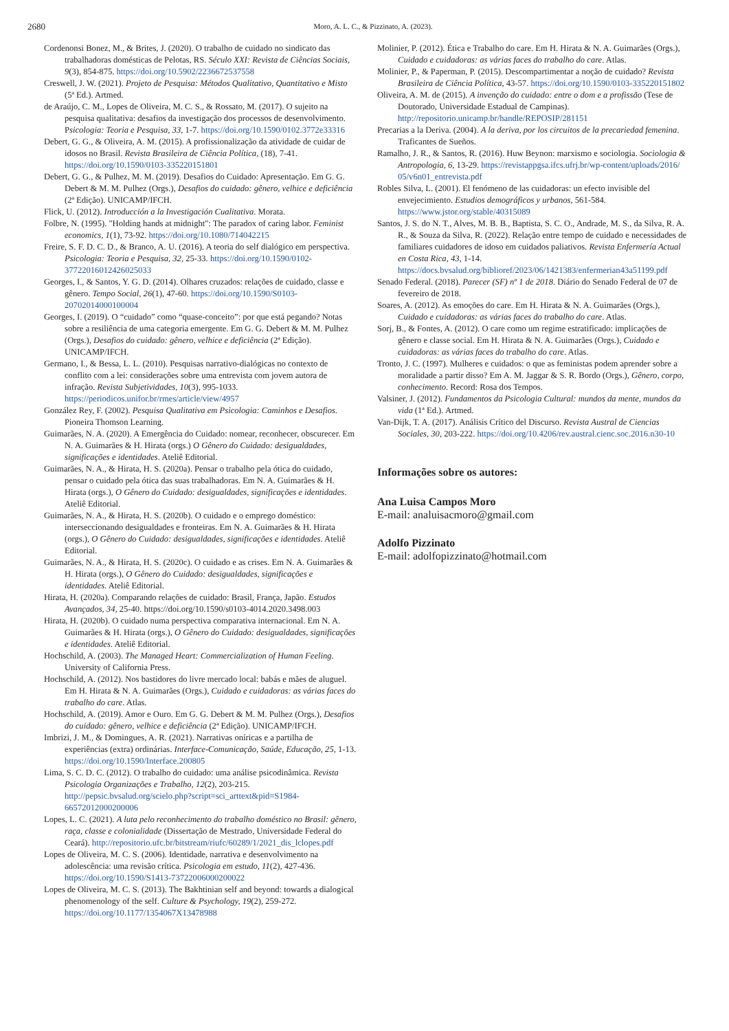2680
Moro, A. L. C., & Pizzinato, A. (2023).
Cordenonsi Bonez, M., & Brites, J. (2020). O trabalho de cuidado no sindicato das trabalhadoras domésticas de Pelotas, RS. Século XXI: Revista de Ciências Sociais, 9(3), 854-875. https://doi.org/10.5902/2236672537558
Creswell, J. W. (2021). Projeto de Pesquisa: Métodos Qualitativo, Quantitativo e Misto (5ª Ed.). Artmed.
de Araújo, C. M., Lopes de Oliveira, M. C. S., & Rossato, M. (2017). O sujeito na pesquisa qualitativa: desafios da investigação dos processos de desenvolvimento. Psicologia: Teoria e Pesquisa, 33, 1-7. https://doi.org/10.1590/0102.3772e33316
Debert, G. G., & Oliveira, A. M. (2015). A profissionalização da atividade de cuidar de idosos no Brasil. Revista Brasileira de Ciência Política, (18), 7-41. https://doi.org/10.1590/0103-335220151801
Debert, G. G., & Pulhez, M. M. (2019). Desafios do Cuidado: Apresentação. Em G. G. Debert & M. M. Pulhez (Orgs.), Desafios do cuidado: gênero, velhice e deficiência (2ª Edição). UNICAMP/IFCH.
Flick, U. (2012). Introducción a la Investigación Cualitativa. Morata.
Folbre, N. (1995). "Holding hands at midnight": The paradox of caring labor. Feminist economics, 1(1), 73-92. https://doi.org/10.1080/714042215
Freire, S. F. D. C. D., & Branco, A. U. (2016). A teoria do self dialógico em perspectiva. Psicologia: Teoria e Pesquisa, 32, 25-33. https://doi.org/10.1590/0102-37722016012426025033
Georges, I., & Santos, Y. G. D. (2014). Olhares cruzados: relações de cuidado, classe e gênero. Tempo Social, 26(1), 47-60. https://doi.org/10.1590/S0103-20702014000100004
Georges, I. (2019). O “cuidado” como “quase-conceito”: por que está pegando? Notas sobre a resiliência de uma categoria emergente. Em G. G. Debert & M. M. Pulhez (Orgs.), Desafios do cuidado: gênero, velhice e deficiência (2ª Edição). UNICAMP/IFCH.
Germano, I., & Bessa, L. L. (2010). Pesquisas narrativo-dialógicas no contexto de conflito com a lei: considerações sobre uma entrevista com jovem autora de infração. Revista Subjetividades, 10(3), 995-1033. https://periodicos.unifor.br/rmes/article/view/4957
González Rey, F. (2002). Pesquisa Qualitativa em Psicologia: Caminhos e Desafios. Pioneira Thomson Learning.
Guimarães, N. A. (2020). A Emergência do Cuidado: nomear, reconhecer, obscurecer. Em N. A. Guimarães & H. Hirata (orgs.) O Gênero do Cuidado: desigualdades, significações e identidades. Ateliê Editorial.
Guimarães, N. A., & Hirata, H. S. (2020a). Pensar o trabalho pela ótica do cuidado, pensar o cuidado pela ótica das suas trabalhadoras. Em N. A. Guimarães & H. Hirata (orgs.), O Gênero do Cuidado: desigualdades, significações e identidades. Ateliê Editorial.
Guimarães, N. A., & Hirata, H. S. (2020b). O cuidado e o emprego doméstico: interseccionando desigualdades e fronteiras. Em N. A. Guimarães & H. Hirata (orgs.), O Gênero do Cuidado: desigualdades, significações e identidades. Ateliê Editorial.
Guimarães, N. A., & Hirata, H. S. (2020c). O cuidado e as crises. Em N. A. Guimarães & H. Hirata (orgs.), O Gênero do Cuidado: desigualdades, significações e identidades. Ateliê Editorial.
Hirata, H. (2020a). Comparando relações de cuidado: Brasil, França, Japão. Estudos Avançados, 34, 25-40. https://doi.org/10.1590/s0103-4014.2020.3498.003
Hirata, H. (2020b). O cuidado numa perspectiva comparativa internacional. Em N. A. Guimarães & H. Hirata (orgs.), O Gênero do Cuidado: desigualdades, significações e identidades. Ateliê Editorial.
Hochschild, A. (2003). The Managed Heart: Commercialization of Human Feeling. University of California Press.
Hochschild, A. (2012). Nos bastidores do livre mercado local: babás e mães de aluguel. Em H. Hirata & N. A. Guimarães (Orgs.), Cuidado e cuidadoras: as várias faces do trabalho do care. Atlas.
Hochschild, A. (2019). Amor e Ouro. Em G. G. Debert & M. M. Pulhez (Orgs.), Desafios do cuidado: gênero, velhice e deficiência (2ª Edição). UNICAMP/IFCH.
Imbrizi, J. M., & Domingues, A. R. (2021). Narrativas oníricas e a partilha de experiências (extra) ordinárias. Interface-Comunicação, Saúde, Educação, 25, 1-13. https://doi.org/10.1590/Interface.200805
Lima, S. C. D. C. (2012). O trabalho do cuidado: uma análise psicodinâmica. Revista Psicologia Organizações e Trabalho, 12(2), 203-215. http://pepsic.bvsalud.org/scielo.php?script=sci_arttext&pid=S1984-66572012000200006
Lopes, L. C. (2021). A luta pelo reconhecimento do trabalho doméstico no Brasil: gênero, raça, classe e colonialidade (Dissertação de Mestrado, Universidade Federal do Ceará). http://repositorio.ufc.br/bitstream/riufc/60289/1/2021_dis_lclopes.pdf
Lopes de Oliveira, M. C. S. (2006). Identidade, narrativa e desenvolvimento na adolescência: uma revisão crítica. Psicologia em estudo, 11(2), 427-436. https://doi.org/10.1590/S1413-73722006000200022
Lopes de Oliveira, M. C. S. (2013). The Bakhtinian self and beyond: towards a dialogical phenomenology of the self. Culture & Psychology, 19(2), 259-272. https://doi.org/10.1177/1354067X13478988
Molinier, P. (2012). Ética e Trabalho do care. Em H. Hirata & N. A. Guimarães (Orgs.), Cuidado e cuidadoras: as várias faces do trabalho do care. Atlas.
Molinier, P., & Paperman, P. (2015). Descompartimentar a noção de cuidado? Revista Brasileira de Ciência Política, 43-57. https://doi.org/10.1590/0103-335220151802
Oliveira, A. M. de (2015). A invenção do cuidado: entre o dom e a profissão (Tese de Doutorado, Universidade Estadual de Campinas). http://repositorio.unicamp.br/handle/REPOSIP/281151
Precarias a la Deriva. (2004). A la deriva, por los circuitos de la precariedad femenina. Traficantes de Sueños.
Ramalho, J. R., & Santos, R. (2016). Huw Beynon: marxismo e sociologia. Sociologia & Antropologia, 6, 13-29. https://revistappgsa.ifcs.ufrj.br/wp-content/uploads/2016/ 05/v6n01_entrevista.pdf
Robles Silva, L. (2001). El fenómeno de las cuidadoras: un efecto invisible del envejecimiento. Estudios demográficos y urbanos, 561-584. https://www.jstor.org/stable/40315089
Santos, J. S. do N. T., Alves, M. B. B., Baptista, S. C. O., Andrade, M. S., da Silva, R. A. R., & Souza da Silva, R. (2022). Relação entre tempo de cuidado e necessidades de familiares cuidadores de idoso em cuidados paliativos. Revista Enfermería Actual en Costa Rica, 43, 1-14. https://docs.bvsalud.org/biblioref/2023/06/1421383/enfermerian43a51199.pdf
Senado Federal. (2018). Parecer (SF) nº 1 de 2018. Diário do Senado Federal de 07 de fevereiro de 2018.
Soares, A. (2012). As emoções do care. Em H. Hirata & N. A. Guimarães (Orgs.), Cuidado e cuidadoras: as várias faces do trabalho do care. Atlas.
Sorj, B., & Fontes, A. (2012). O care como um regime estratificado: implicações de gênero e classe social. Em H. Hirata & N. A. Guimarães (Orgs.), Cuidado e cuidadoras: as várias faces do trabalho do care. Atlas.
Tronto, J. C. (1997). Mulheres e cuidados: o que as feministas podem aprender sobre a moralidade a partir disso? Em A. M. Jaggar & S. R. Bordo (Orgs.), Gênero, corpo, conhecimento. Record: Rosa dos Tempos.
Valsiner, J. (2012). Fundamentos da Psicologia Cultural: mundos da mente, mundos da vida (1ª Ed.). Artmed.
Van-Dijk, T. A. (2017). Análisis Crítico del Discurso. Revista Austral de Ciencias Sociales, 30, 203-222. https://doi.org/10.4206/rev.austral.cienc.soc.2016.n30-10
Informações sobre os autores:
Ana Luisa Campos Moro
E-mail: analuisacmoro@gmail.com
Adolfo Pizzinato
E-mail: adolfopizzinato@hotmail.com